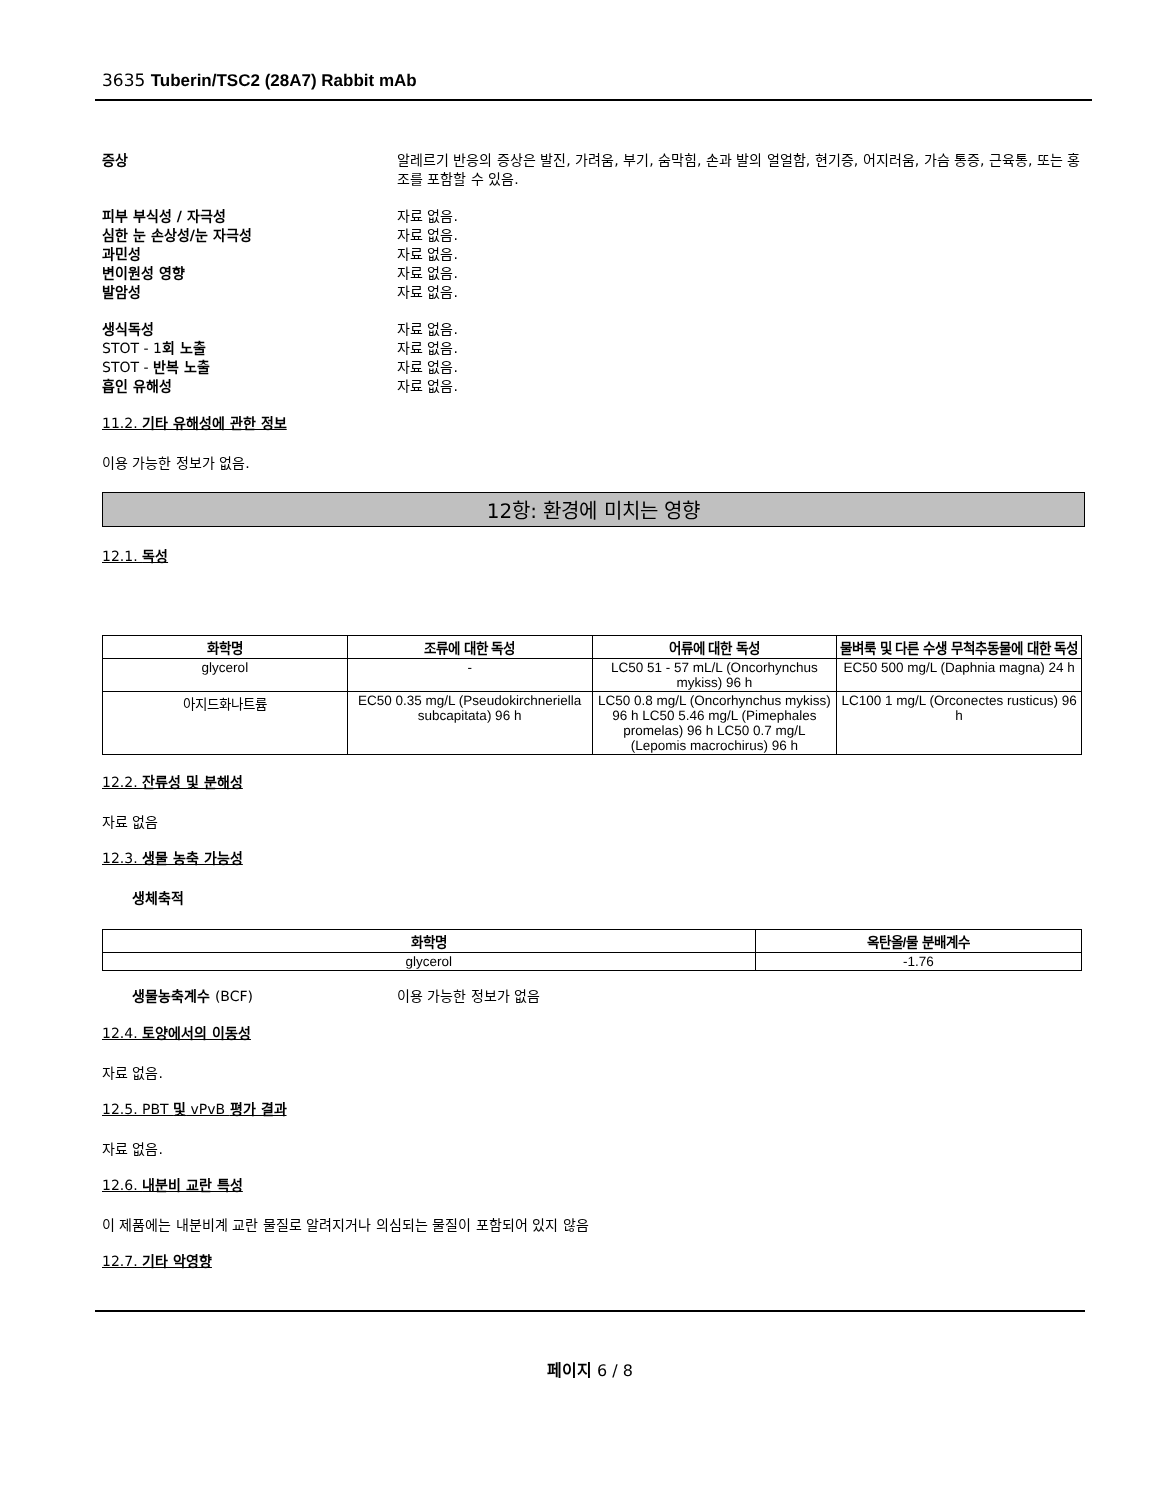3635 Tuberin/TSC2 (28A7) Rabbit mAb
증상 알레르기 반응의 증상은 발진, 가려움, 부기, 숨막힘, 손과 발의 얼얼함, 현기증, 어지러움, 가슴 통증, 근육통, 또는 홍조를 포함할 수 있음.
피부 부식성 / 자극성 자료 없음.
심한 눈 손상성/눈 자극성 자료 없음.
과민성 자료 없음.
변이원성 영향 자료 없음.
발암성 자료 없음.
생식독성 자료 없음.
STOT - 1회 노출 자료 없음.
STOT - 반복 노출 자료 없음.
흡인 유해성 자료 없음.
11.2. 기타 유해성에 관한 정보
이용 가능한 정보가 없음.
12항: 환경에 미치는 영향
12.1. 독성
| 화학명 | 조류에 대한 독성 | 어류에 대한 독성 | 물벼룩 및 다른 수생 무척추동물에 대한 독성 |
| --- | --- | --- | --- |
| glycerol | - | LC50 51 - 57 mL/L (Oncorhynchus mykiss) 96 h | EC50 500 mg/L (Daphnia magna) 24 h |
| 아지드화나트륨 | EC50 0.35 mg/L (Pseudokirchneriella subcapitata) 96 h | LC50 0.8 mg/L (Oncorhynchus mykiss) 96 h LC50 5.46 mg/L (Pimephales promelas) 96 h LC50 0.7 mg/L (Lepomis macrochirus) 96 h | LC100 1 mg/L (Orconectes rusticus) 96 h |
12.2. 잔류성 및 분해성
자료 없음
12.3. 생물 농축 가능성
생체축적
| 화학명 | 옥탄올/물 분배계수 |
| --- | --- |
| glycerol | -1.76 |
생물농축계수 (BCF) 이용 가능한 정보가 없음
12.4. 토양에서의 이동성
자료 없음.
12.5. PBT 및 vPvB 평가 결과
자료 없음.
12.6. 내분비 교란 특성
이 제품에는 내분비계 교란 물질로 알려지거나 의심되는 물질이 포함되어 있지 않음
12.7. 기타 악영향
페이지 6 / 8